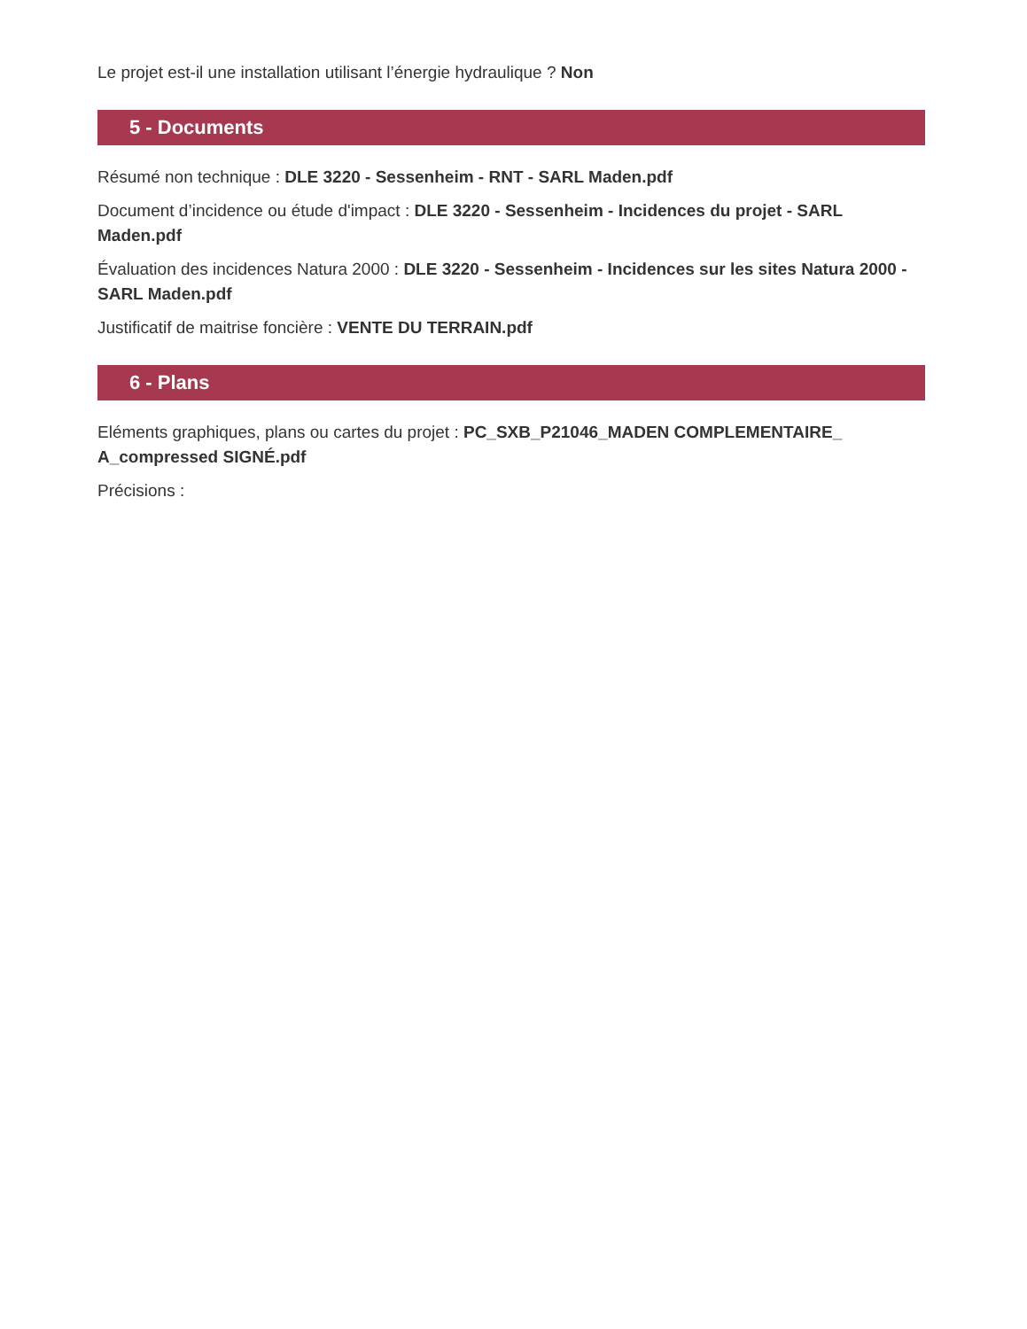Le projet est-il une installation utilisant l’énergie hydraulique ? Non
5 - Documents
Résumé non technique : DLE 3220 - Sessenheim - RNT - SARL Maden.pdf
Document d’incidence ou étude d'impact : DLE 3220 - Sessenheim - Incidences du projet - SARL Maden.pdf
Évaluation des incidences Natura 2000 : DLE 3220 - Sessenheim - Incidences sur les sites Natura 2000 - SARL Maden.pdf
Justificatif de maitrise foncière : VENTE DU TERRAIN.pdf
6 - Plans
Eléments graphiques, plans ou cartes du projet : PC_SXB_P21046_MADEN COMPLEMENTAIRE_ A_compressed SIGNÉ.pdf
Précisions :